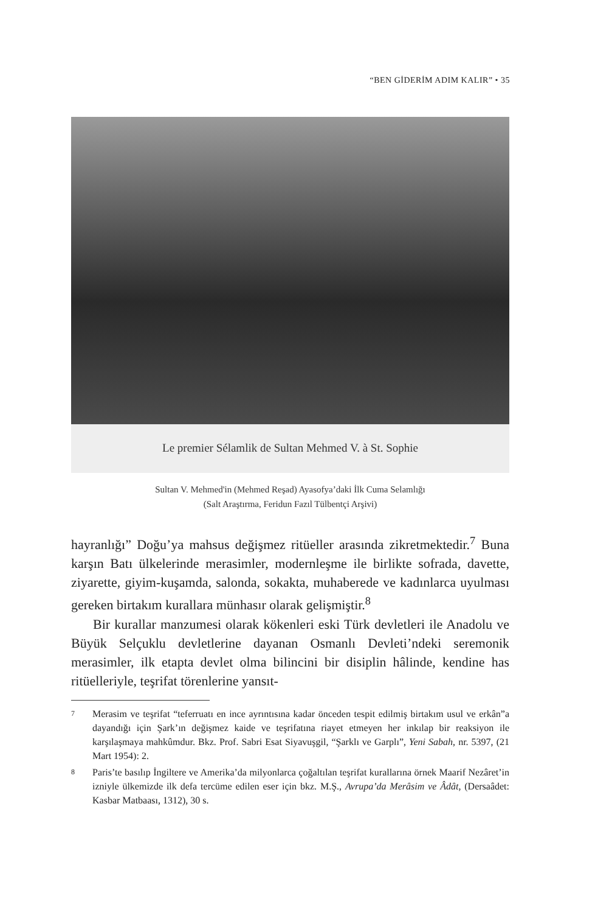“BEN GİDERİM ADIM KALIR” • 35
Le premier Sélamlik de Sultan Mehmed V. à St. Sophie
Sultan V. Mehmed'in (Mehmed Reşad) Ayasofya’daki İlk Cuma Selamlığı
(Salt Araştırma, Feridun Fazıl Tülbentçi Arşivi)
hayranlığı” Doğu’ya mahsus değişmez ritüeller arasında zikretmektedir.<sup>7</sup> Buna karşın Batı ülkelerinde merasimler, modernleşme ile birlikte sofrada, davette, ziyarette, giyim-kuşamda, salonda, sokakta, muhaberede ve kadınlarca uyulması gereken birtakım kurallara münhasır olarak gelişmiştir.<sup>8</sup>
Bir kurallar manzumesi olarak kökenleri eski Türk devletleri ile Anadolu ve Büyük Selçuklu devletlerine dayanan Osmanlı Devleti’ndeki seremonik merasimler, ilk etapta devlet olma bilincini bir disiplin hâlinde, kendine has ritüelleriyle, teşrifat törenlerine yansıt-
7 Merasim ve teşrifat “teferruatı en ince ayrıntısına kadar önceden tespit edilmiş birtakım usul ve erkân”a dayandığı için Şark’ın değişmez kaide ve teşrifatına riayet etmeyen her inkılap bir reaksiyon ile karşılaşmaya mahkûmdur. Bkz. Prof. Sabri Esat Siyavuşgil, “Şarklı ve Garplı”, Yeni Sabah, nr. 5397, (21 Mart 1954): 2.
8 Paris’te basılıp İngiltere ve Amerika’da milyonlarca çoğaltılan teşrifat kurallarına örnek Maarif Nezâret’in izniyle ülkemizde ilk defa tercüme edilen eser için bkz. M.Ş., Avrupa’da Merâsim ve Âdât, (Dersaâdet: Kasbar Matbaası, 1312), 30 s.